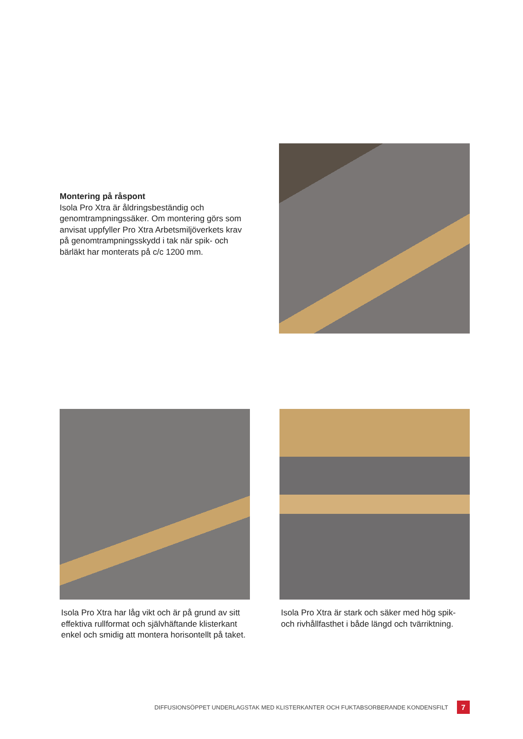Montering på råspont
Isola Pro Xtra är åldringsbeständig och genomtrampningssäker. Om montering görs som anvisat uppfyller Pro Xtra Arbetsmiljöverkets krav på genomtrampningsskydd i tak när spik- och bärläkt har monterats på c/c 1200 mm.
Isola Pro Xtra har låg vikt och är på grund av sitt effektiva rullformat och självhäftande klisterkant enkel och smidig att montera horisontellt på taket.
Isola Pro Xtra är stark och säker med hög spik- och rivhållfasthet i både längd och tvärriktning.
DIFFUSIONSÖPPET UNDERLAGSTAK MED KLISTERKANTER OCH FUKTABSORBERANDE KONDENSFILT 7